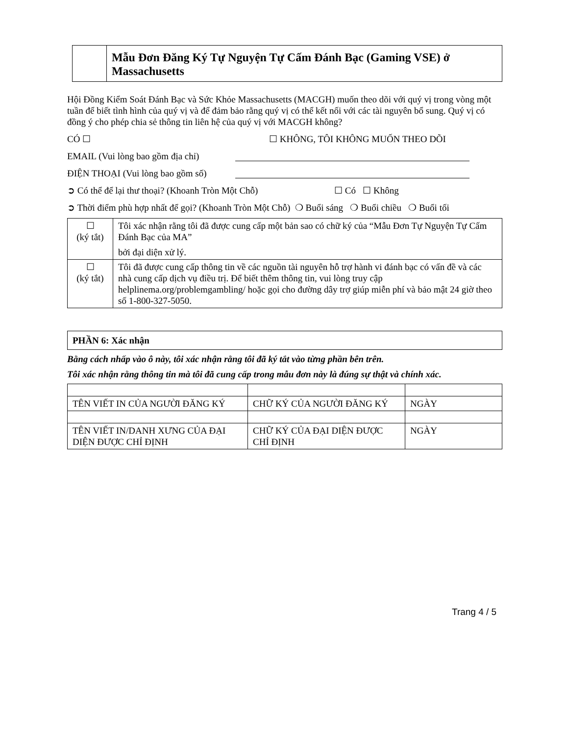Mẫu Đơn Đăng Ký Tự Nguyện Tự Cấm Đánh Bạc (Gaming VSE) ở Massachusetts
Hội Đồng Kiểm Soát Đánh Bạc và Sức Khỏe Massachusetts (MACGH) muốn theo dõi với quý vị trong vòng một tuần để biết tình hình của quý vị và để đảm bảo rằng quý vị có thể kết nối với các tài nguyên bổ sung. Quý vị có đồng ý cho phép chia sẻ thông tin liên hệ của quý vị với MACGH không?
CÓ ☐ ☐ KHÔNG, TÔI KHÔNG MUỐN THEO DÕI
EMAIL (Vui lòng bao gồm địa chỉ)
ĐIỆN THOẠI (Vui lòng bao gồm số)
➲ Có thể để lại thư thoại? (Khoanh Tròn Một Chỗ) ☐ Có ☐ Không
➲ Thời điểm phù hợp nhất để gọi? (Khoanh Tròn Một Chỗ) ❍ Buổi sáng ❍ Buổi chiều ❍ Buổi tối
| ☐ (ký tắt) | Tôi xác nhận rằng tôi đã được cung cấp một bản sao có chữ ký của “Mẫu Đơn Tự Nguyện Tự Cấm Đánh Bạc của MA” bởi đại diện xử lý. |
| ☐ (ký tắt) | Tôi đã được cung cấp thông tin về các nguồn tài nguyên hỗ trợ hành vi đánh bạc có vấn đề và các nhà cung cấp dịch vụ điều trị. Để biết thêm thông tin, vui lòng truy cập helplinema.org/problemgambling/ hoặc gọi cho đường dây trợ giúp miễn phí và bảo mật 24 giờ theo số 1-800-327-5050. |
| PHẦN 6: Xác nhận |
Bằng cách nhấp vào ô này, tôi xác nhận rằng tôi đã ký tắt vào từng phần bên trên.
Tôi xác nhận rằng thông tin mà tôi đã cung cấp trong mẫu đơn này là đúng sự thật và chính xác.
| TÊN VIẾT IN CỦA NGƯỜI ĐĂNG KÝ | CHỮ KÝ CỦA NGƯỜI ĐĂNG KÝ | NGÀY |
| TÊN VIẾT IN/DANH XƯNG CỦA ĐẠI DIỆN ĐƯỢC CHỈ ĐỊNH | CHỮ KÝ CỦA ĐẠI DIỆN ĐƯỢC CHỈ ĐỊNH | NGÀY |
Trang 4 / 5